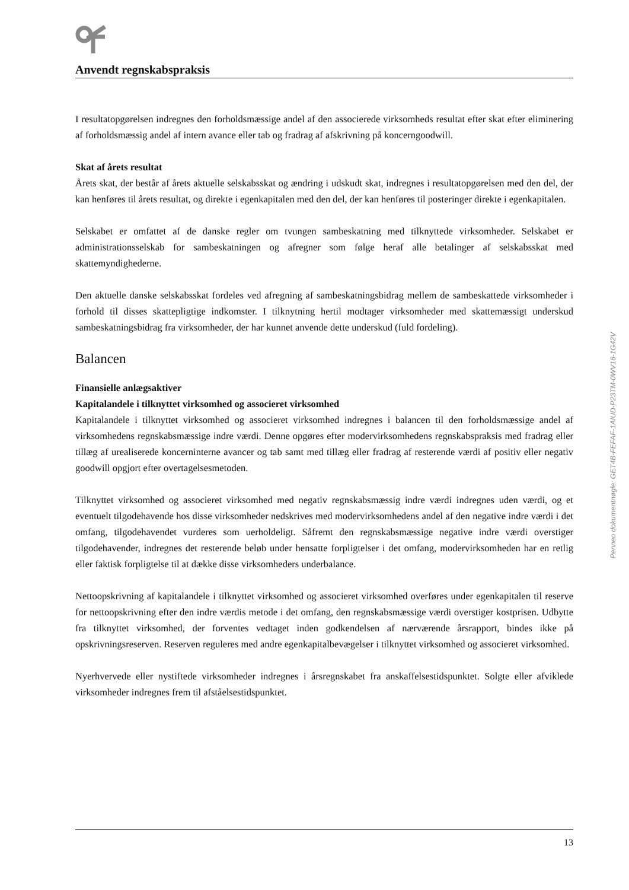Anvendt regnskabspraksis
I resultatopgørelsen indregnes den forholdsmæssige andel af den associerede virksomheds resultat efter skat efter eliminering af forholdsmæssig andel af intern avance eller tab og fradrag af afskrivning på koncerngoodwill.
Skat af årets resultat
Årets skat, der består af årets aktuelle selskabsskat og ændring i udskudt skat, indregnes i resultatopgørelsen med den del, der kan henføres til årets resultat, og direkte i egenkapitalen med den del, der kan henføres til posteringer direkte i egenkapitalen.
Selskabet er omfattet af de danske regler om tvungen sambeskatning med tilknyttede virksomheder. Selskabet er administrationsselskab for sambeskatningen og afregner som følge heraf alle betalinger af selskabsskat med skattemyndighederne.
Den aktuelle danske selskabsskat fordeles ved afregning af sambeskatningsbidrag mellem de sambeskattede virksomheder i forhold til disses skattepligtige indkomster. I tilknytning hertil modtager virksomheder med skattemæssigt underskud sambeskatningsbidrag fra virksomheder, der har kunnet anvende dette underskud (fuld fordeling).
Balancen
Finansielle anlægsaktiver
Kapitalandele i tilknyttet virksomhed og associeret virksomhed
Kapitalandele i tilknyttet virksomhed og associeret virksomhed indregnes i balancen til den forholdsmæssige andel af virksomhedens regnskabsmæssige indre værdi. Denne opgøres efter modervirksomhedens regnskabspraksis med fradrag eller tillæg af urealiserede koncerninterne avancer og tab samt med tillæg eller fradrag af resterende værdi af positiv eller negativ goodwill opgjort efter overtagelsesmetoden.
Tilknyttet virksomhed og associeret virksomhed med negativ regnskabsmæssig indre værdi indregnes uden værdi, og et eventuelt tilgodehavende hos disse virksomheder nedskrives med modervirksomhedens andel af den negative indre værdi i det omfang, tilgodehavendet vurderes som uerholdeligt. Såfremt den regnskabsmæssige negative indre værdi overstiger tilgodehavender, indregnes det resterende beløb under hensatte forpligtelser i det omfang, modervirksomheden har en retlig eller faktisk forpligtelse til at dække disse virksomheders underbalance.
Nettoopskrivning af kapitalandele i tilknyttet virksomhed og associeret virksomhed overføres under egenkapitalen til reserve for nettoopskrivning efter den indre værdis metode i det omfang, den regnskabsmæssige værdi overstiger kostprisen. Udbytte fra tilknyttet virksomhed, der forventes vedtaget inden godkendelsen af nærværende årsrapport, bindes ikke på opskrivningsreserven. Reserven reguleres med andre egenkapitalbevægelser i tilknyttet virksomhed og associeret virksomhed.
Nyerhvervede eller nystiftede virksomheder indregnes i årsregnskabet fra anskaffelsestidspunktet. Solgte eller afviklede virksomheder indregnes frem til afståelsestidspunktet.
Penneo dokumentnøgle: GET4B-FEFAF-1AIUD-P23TM-0WV16-1G42V
13